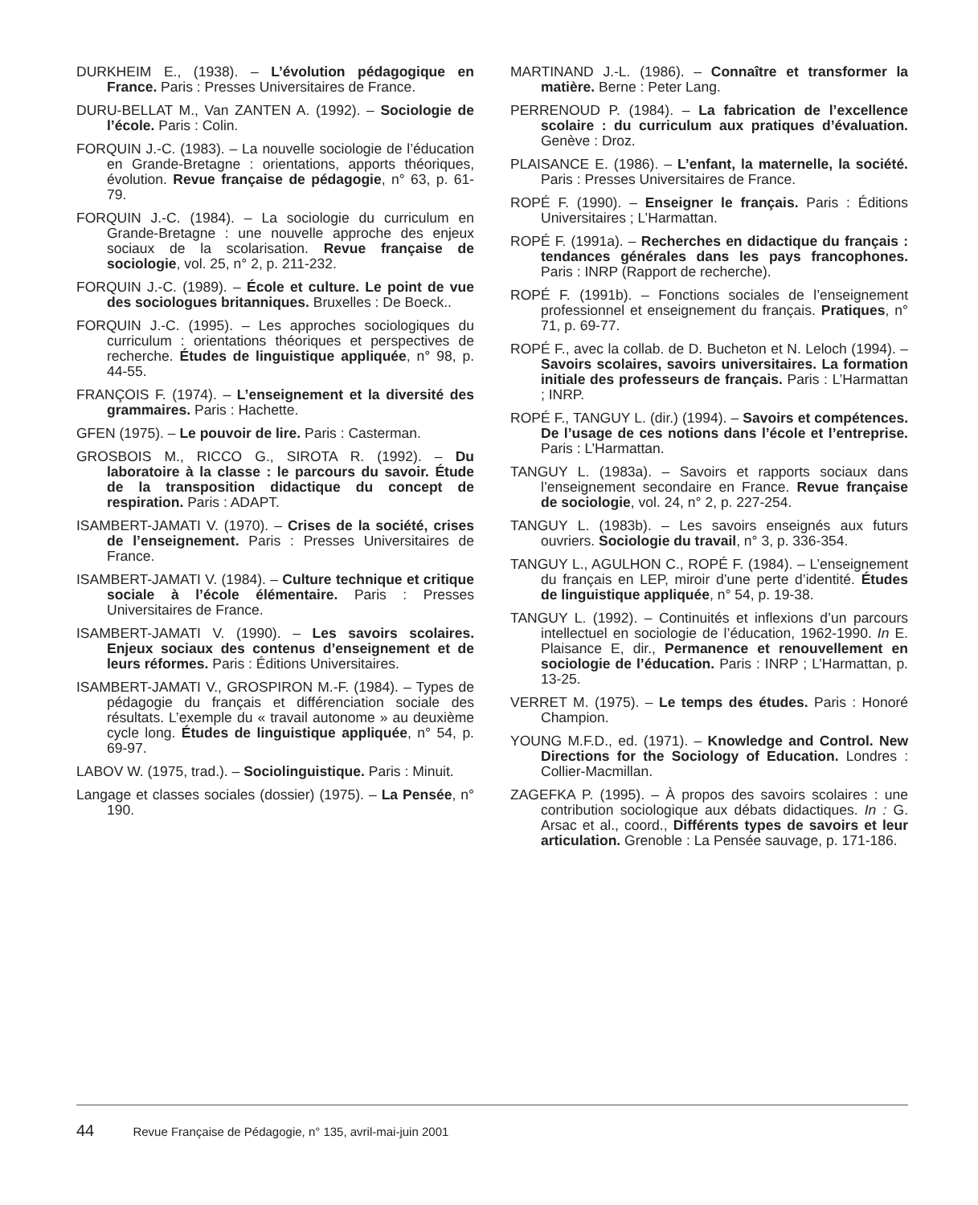DURKHEIM E., (1938). – L’évolution pédagogique en France. Paris : Presses Universitaires de France.
DURU-BELLAT M., Van ZANTEN A. (1992). – Sociologie de l’école. Paris : Colin.
FORQUIN J.-C. (1983). – La nouvelle sociologie de l’éducation en Grande-Bretagne : orientations, apports théoriques, évolution. Revue française de pédagogie, n° 63, p. 61-79.
FORQUIN J.-C. (1984). – La sociologie du curriculum en Grande-Bretagne : une nouvelle approche des enjeux sociaux de la scolarisation. Revue française de sociologie, vol. 25, n° 2, p. 211-232.
FORQUIN J.-C. (1989). – École et culture. Le point de vue des sociologues britanniques. Bruxelles : De Boeck..
FORQUIN J.-C. (1995). – Les approches sociologiques du curriculum : orientations théoriques et perspectives de recherche. Études de linguistique appliquée, n° 98, p. 44-55.
FRANÇOIS F. (1974). – L’enseignement et la diversité des grammaires. Paris : Hachette.
GFEN (1975). – Le pouvoir de lire. Paris : Casterman.
GROSBOIS M., RICCO G., SIROTA R. (1992). – Du laboratoire à la classe : le parcours du savoir. Étude de la transposition didactique du concept de respiration. Paris : ADAPT.
ISAMBERT-JAMATI V. (1970). – Crises de la société, crises de l’enseignement. Paris : Presses Universitaires de France.
ISAMBERT-JAMATI V. (1984). – Culture technique et critique sociale à l’école élémentaire. Paris : Presses Universitaires de France.
ISAMBERT-JAMATI V. (1990). – Les savoirs scolaires. Enjeux sociaux des contenus d’enseignement et de leurs réformes. Paris : Éditions Universitaires.
ISAMBERT-JAMATI V., GROSPIRON M.-F. (1984). – Types de pédagogie du français et différenciation sociale des résultats. L’exemple du « travail autonome » au deuxième cycle long. Études de linguistique appliquée, n° 54, p. 69-97.
LABOV W. (1975, trad.). – Sociolinguistique. Paris : Minuit.
Langage et classes sociales (dossier) (1975). – La Pensée, n° 190.
MARTINAND J.-L. (1986). – Connaître et transformer la matière. Berne : Peter Lang.
PERRENOUD P. (1984). – La fabrication de l’excellence scolaire : du curriculum aux pratiques d’évaluation. Genève : Droz.
PLAISANCE E. (1986). – L’enfant, la maternelle, la société. Paris : Presses Universitaires de France.
ROPÉ F. (1990). – Enseigner le français. Paris : Éditions Universitaires ; L’Harmattan.
ROPÉ F. (1991a). – Recherches en didactique du français : tendances générales dans les pays francophones. Paris : INRP (Rapport de recherche).
ROPÉ F. (1991b). – Fonctions sociales de l’enseignement professionnel et enseignement du français. Pratiques, n° 71, p. 69-77.
ROPÉ F., avec la collab. de D. Bucheton et N. Leloch (1994). – Savoirs scolaires, savoirs universitaires. La formation initiale des professeurs de français. Paris : L’Harmattan ; INRP.
ROPÉ F., TANGUY L. (dir.) (1994). – Savoirs et compétences. De l’usage de ces notions dans l’école et l’entreprise. Paris : L’Harmattan.
TANGUY L. (1983a). – Savoirs et rapports sociaux dans l’enseignement secondaire en France. Revue française de sociologie, vol. 24, n° 2, p. 227-254.
TANGUY L. (1983b). – Les savoirs enseignés aux futurs ouvriers. Sociologie du travail, n° 3, p. 336-354.
TANGUY L., AGULHON C., ROPÉ F. (1984). – L’enseignement du français en LEP, miroir d’une perte d’identité. Études de linguistique appliquée, n° 54, p. 19-38.
TANGUY L. (1992). – Continuités et inflexions d’un parcours intellectuel en sociologie de l’éducation, 1962-1990. In E. Plaisance E, dir., Permanence et renouvellement en sociologie de l’éducation. Paris : INRP ; L’Harmattan, p. 13-25.
VERRET M. (1975). – Le temps des études. Paris : Honoré Champion.
YOUNG M.F.D., ed. (1971). – Knowledge and Control. New Directions for the Sociology of Education. Londres : Collier-Macmillan.
ZAGEFKA P. (1995). – À propos des savoirs scolaires : une contribution sociologique aux débats didactiques. In : G. Arsac et al., coord., Différents types de savoirs et leur articulation. Grenoble : La Pensée sauvage, p. 171-186.
44 Revue Française de Pédagogie, n° 135, avril-mai-juin 2001